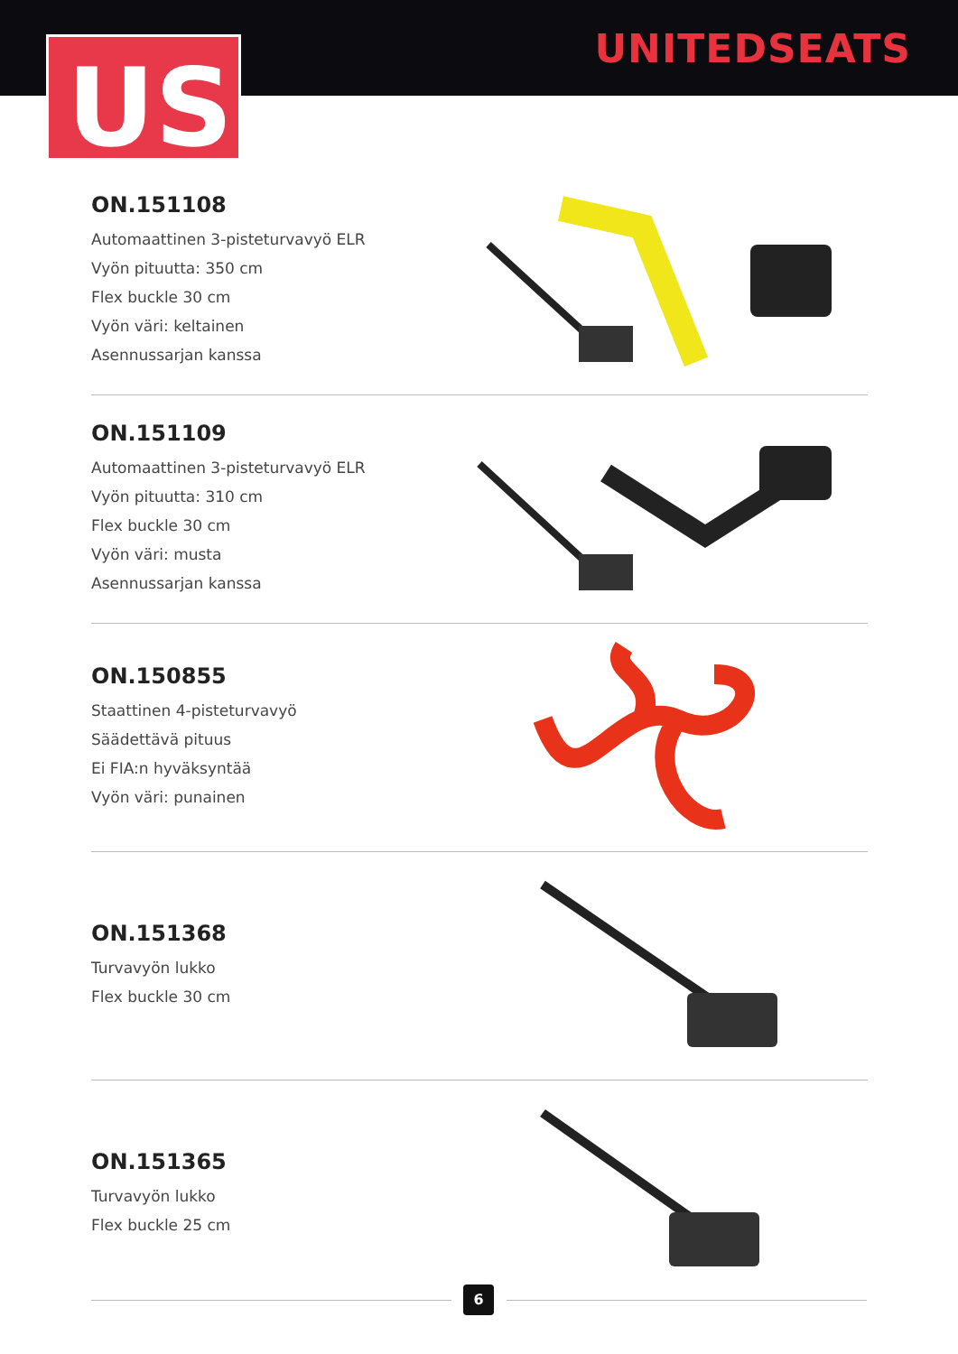UNITEDSEATS
US
ON.151108
Automaattinen 3-pisteturvavyö ELR
Vyön pituutta: 350 cm
Flex buckle 30 cm
Vyön väri: keltainen
Asennussarjan kanssa
ON.151109
Automaattinen 3-pisteturvavyö ELR
Vyön pituutta: 310 cm
Flex buckle 30 cm
Vyön väri: musta
Asennussarjan kanssa
ON.150855
Staattinen 4-pisteturvavyö
Säädettävä pituus
Ei FIA:n hyväksyntää
Vyön väri: punainen
ON.151368
Turvavyön lukko
Flex buckle 30 cm
ON.151365
Turvavyön lukko
Flex buckle 25 cm
6